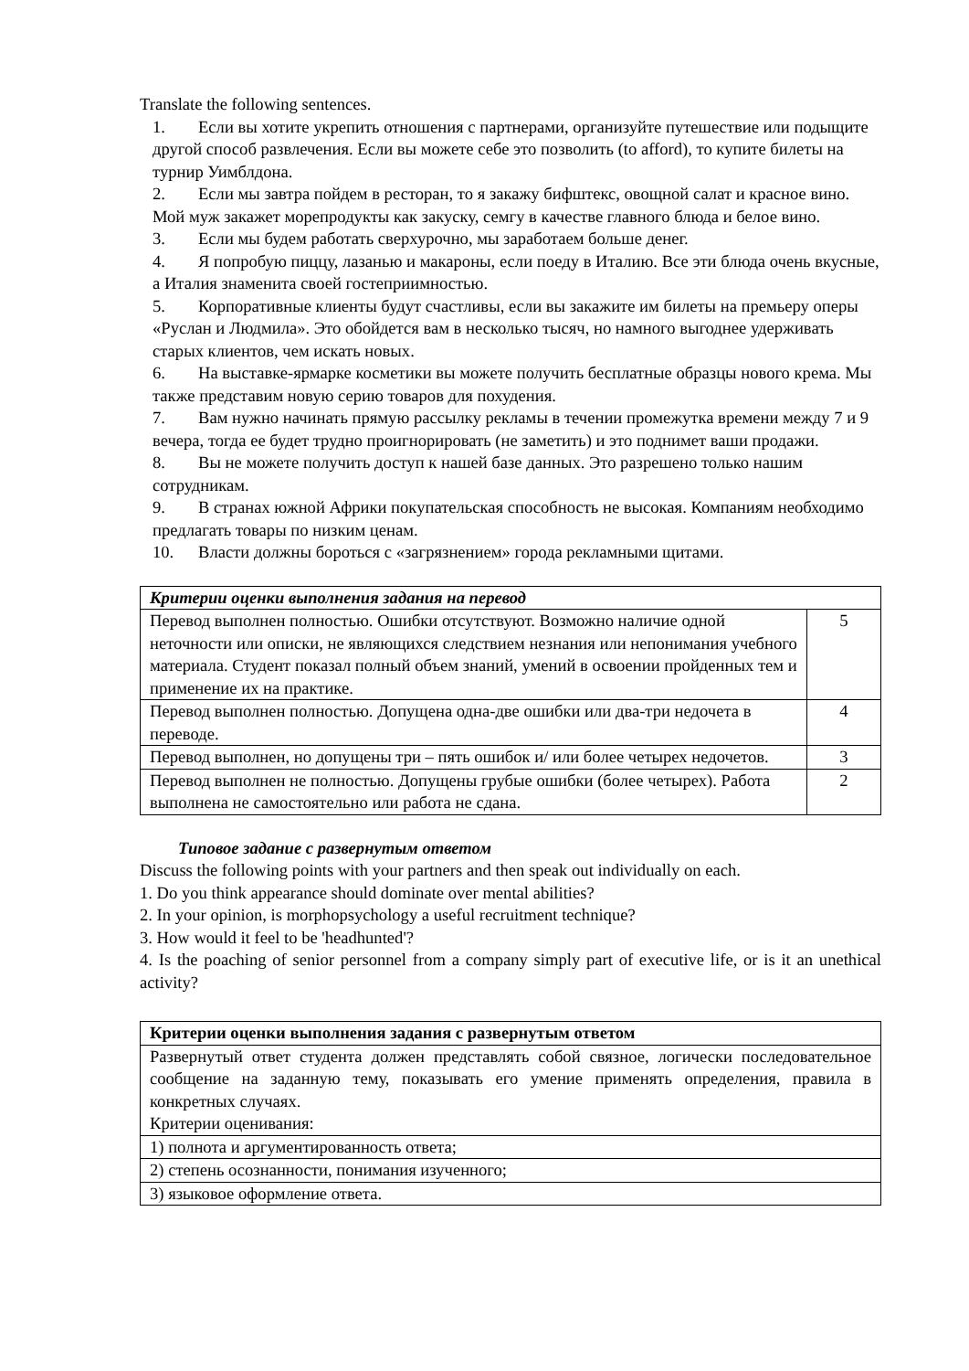Translate the following sentences.
1. Если вы хотите укрепить отношения с партнерами, организуйте путешествие или подыщите другой способ развлечения. Если вы можете себе это позволить (to afford), то купите билеты на турнир Уимблдона.
2. Если мы завтра пойдем в ресторан, то я закажу бифштекс, овощной салат и красное вино. Мой муж закажет морепродукты как закуску, семгу в качестве главного блюда и белое вино.
3. Если мы будем работать сверхурочно, мы заработаем больше денег.
4. Я попробую пиццу, лазанью и макароны, если поеду в Италию. Все эти блюда очень вкусные, а Италия знаменита своей гостеприимностью.
5. Корпоративные клиенты будут счастливы, если вы закажите им билеты на премьеру оперы «Руслан и Людмила». Это обойдется вам в несколько тысяч, но намного выгоднее удерживать старых клиентов, чем искать новых.
6. На выставке-ярмарке косметики вы можете получить бесплатные образцы нового крема. Мы также представим новую серию товаров для похудения.
7. Вам нужно начинать прямую рассылку рекламы в течении промежутка времени между 7 и 9 вечера, тогда ее будет трудно проигнорировать (не заметить) и это поднимет ваши продажи.
8. Вы не можете получить доступ к нашей базе данных. Это разрешено только нашим сотрудникам.
9. В странах южной Африки покупательская способность не высокая. Компаниям необходимо предлагать товары по низким ценам.
10. Власти должны бороться с «загрязнением» города рекламными щитами.
| Критерии оценки выполнения задания на перевод | |
| Перевод выполнен полностью. Ошибки отсутствуют. Возможно наличие одной неточности или описки, не являющихся следствием незнания или непонимания учебного материала. Студент показал полный объем знаний, умений в освоении пройденных тем и применение их на практике. | 5 |
| Перевод выполнен полностью. Допущена одна-две ошибки или два-три недочета в переводе. | 4 |
| Перевод выполнен, но допущены три – пять ошибок и/ или более четырех недочетов. | 3 |
| Перевод выполнен не полностью. Допущены грубые ошибки (более четырех). Работа выполнена не самостоятельно или работа не сдана. | 2 |
Типовое задание с развернутым ответом
Discuss the following points with your partners and then speak out individually on each.
1. Do you think appearance should dominate over mental abilities?
2. In your opinion, is morphopsychology a useful recruitment technique?
3. How would it feel to be 'headhunted'?
4. Is the poaching of senior personnel from a company simply part of executive life, or is it an unethical activity?
| Критерии оценки выполнения задания с развернутым ответом |
| Развернутый ответ студента должен представлять собой связное, логически последовательное сообщение на заданную тему, показывать его умение применять определения, правила в конкретных случаях. Критерии оценивания: |
| 1) полнота и аргументированность ответа; |
| 2) степень осознанности, понимания изученного; |
| 3) языковое оформление ответа. |